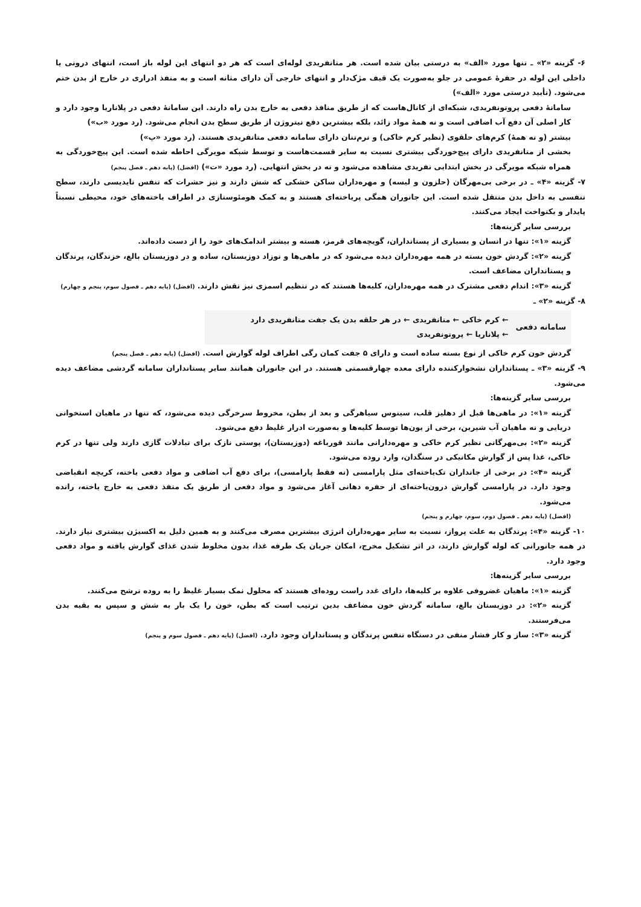۶- گزینه «۲» ـ تنها مورد «الف» به درستی بیان شده است. هر متانفریدی لوله‌ای است که هر دو انتهای این لوله باز است، انتهای درونی یا داخلی این لوله در حفرهٔ عمومی در جلو به‌صورت یک قیف مژک‌دار و انتهای خارجی آن دارای مثانه است و به منفذ ادراری در خارج از بدن ختم می‌شود. (تأیید درستی مورد «الف»)
سامانهٔ دفعی پروتونفریدی، شبکه‌ای از کانال‌هاست که از طریق منافذ دفعی به خارج بدن راه دارند. این سامانهٔ دفعی در پلاناریا وجود دارد و کار اصلی آن دفع آب اضافی است و نه همهٔ مواد زائد، بلکه بیشترین دفع نیتروژن از طریق سطح بدن انجام می‌شود. (رد مورد «ب»)
بیشتر (و نه همهٔ) کرم‌های حلقوی (نظیر کرم خاکی) و نرم‌تنان دارای سامانه دفعی متانفریدی هستند. (رد مورد «پ»)
بخشی از متانفریدی دارای پیچ‌خوردگی بیشتری نسبت به سایر قسمت‌هاست و توسط شبکه مویرگی احاطه شده است. این پیچ‌خوردگی به همراه شبکه مویرگی در بخش ابتدایی نفریدی مشاهده می‌شود و نه در بخش انتهایی. (رد مورد «ت») (افضل) (پایه دهم ـ فصل پنجم)
۷- گزینه «۴» ـ در برخی بی‌مهرگان (حلزون و لیسه) و مهره‌داران ساکن خشکی که شش دارند و نیز حشرات که تنفس نایدیسی دارند، سطح تنفسی به داخل بدن منتقل شده است. این جانوران همگی پریاخته‌ای هستند و به کمک هومئوستازی در اطراف یاخته‌های خود، محیطی نسبتاً پایدار و یکنواخت ایجاد می‌کنند.
بررسی سایر گزینه‌ها:
گزینه «۱»: تنها در انسان و بسیاری از پستانداران، گویچه‌های قرمز، هسته و بیشتر اندامک‌های خود را از دست داده‌اند.
گزینه «۲»: گردش خون بسته در همه مهره‌داران دیده می‌شود که در ماهی‌ها و نوزاد دوزیستان، ساده و در دوزیستان بالغ، خزندگان، پرندگان و پستانداران مضاعف است.
گزینه «۳»: اندام دفعی مشترک در همه مهره‌داران، کلیه‌ها هستند که در تنظیم اسمزی نیز نقش دارند. (افضل) (پایه دهم ـ فصول سوم، پنجم و چهارم)
۸- گزینه «۲» ـ
سامانه دفعی
← کرم خاکی ← متانفریدی ← در هر حلقه بدن یک جفت متانفریدی دارد
← پلاناریا ← پروتونفریدی
گردش خون کرم خاکی از نوع بسته ساده است و دارای ۵ جفت کمان رگی اطراف لوله گوارش است. (افضل) (پایه دهم ـ فصل پنجم)
۹- گزینه «۳» ـ پستانداران نشخوارکننده دارای معده چهارقسمتی هستند. در این جانوران همانند سایر پستانداران سامانه گردشی مضاعف دیده می‌شود.
بررسی سایر گزینه‌ها:
گزینه «۱»: در ماهی‌ها قبل از دهلیز قلب، سینوس سیاهرگی و بعد از بطن، مخروط سرخرگی دیده می‌شود، که تنها در ماهیان استخوانی دریایی و نه ماهیان آب شیرین، برخی از یون‌ها توسط کلیه‌ها و به‌صورت ادرار غلیظ دفع می‌شود.
گزینه «۲»: بی‌مهرگانی نظیر کرم خاکی و مهره‌دارانی مانند قورباغه (دوزیستان)، پوستی نازک برای تبادلات گازی دارند ولی تنها در کرم خاکی، غذا پس از گوارش مکانیکی در سنگدان، وارد روده می‌شود.
گزینه «۴»: در برخی از جانداران تک‌یاخته‌ای مثل پارامسی (نه فقط پارامسی)، برای دفع آب اضافی و مواد دفعی یاخته، کریچه انقباضی وجود دارد. در پارامسی گوارش درون‌یاخته‌ای از حفره دهانی آغاز می‌شود و مواد دفعی از طریق یک منفذ دفعی به خارج یاخته، رانده می‌شود.
(افضل) (پایه دهم ـ فصول دوم، سوم، چهارم و پنجم)
۱۰- گزینه «۴»: پرندگان به علت پرواز، نسبت به سایر مهره‌داران انرژی بیشترین مصرف می‌کنند و به همین دلیل به اکسیژن بیشتری نیاز دارند. در همه جانورانی که لوله گوارش دارند، در اثر تشکیل مخرج، امکان جریان یک طرفه غذا، بدون مخلوط شدن غذای گوارش یافته و مواد دفعی وجود دارد.
بررسی سایر گزینه‌ها:
گزینه «۱»: ماهیان غضروفی علاوه بر کلیه‌ها، دارای غدد راست روده‌ای هستند که محلول نمک بسیار غلیظ را به روده ترشح می‌کنند.
گزینه «۲»: در دوزیستان بالغ، سامانه گردش خون مضاعف بدین ترتیب است که بطن، خون را یک بار به شش و سپس به بقیه بدن می‌فرستند.
گزینه «۳»: ساز و کار فشار منفی در دستگاه تنفس پرندگان و پستانداران وجود دارد. (افضل) (پایه دهم ـ فصول سوم و پنجم)